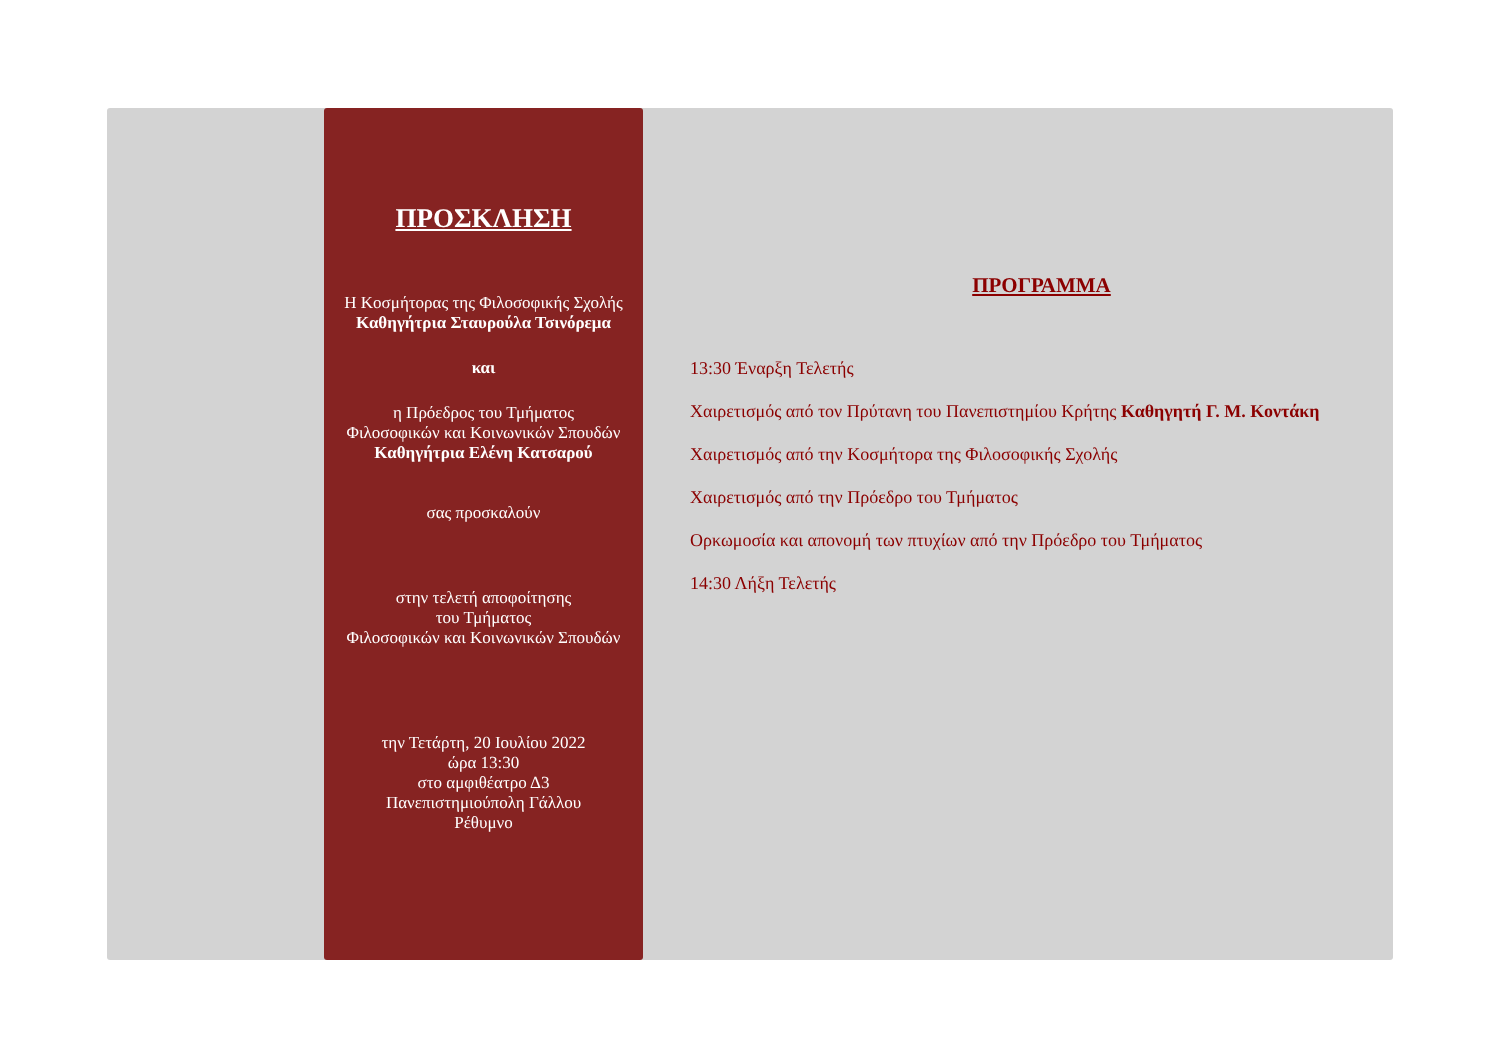ΠΡΟΣΚΛΗΣΗ
Η Κοσμήτορας της Φιλοσοφικής Σχολής
Καθηγήτρια Σταυρούλα Τσινόρεμα
και
η Πρόεδρος του Τμήματος
Φιλοσοφικών και Κοινωνικών Σπουδών
Καθηγήτρια Ελένη Κατσαρού
σας προσκαλούν
στην τελετή αποφοίτησης
του Τμήματος
Φιλοσοφικών και Κοινωνικών Σπουδών
την Τετάρτη, 20 Ιουλίου 2022
ώρα 13:30
στο αμφιθέατρο Δ3
Πανεπιστημιούπολη Γάλλου
Ρέθυμνο
ΠΡΟΓΡΑΜΜΑ
13:30 Έναρξη Τελετής
Χαιρετισμός από τον Πρύτανη του Πανεπιστημίου Κρήτης Καθηγητή Γ. Μ. Κοντάκη
Χαιρετισμός από την Κοσμήτορα της Φιλοσοφικής Σχολής
Χαιρετισμός από την Πρόεδρο του Τμήματος
Ορκωμοσία και απονομή των πτυχίων από την Πρόεδρο του Τμήματος
14:30 Λήξη Τελετής